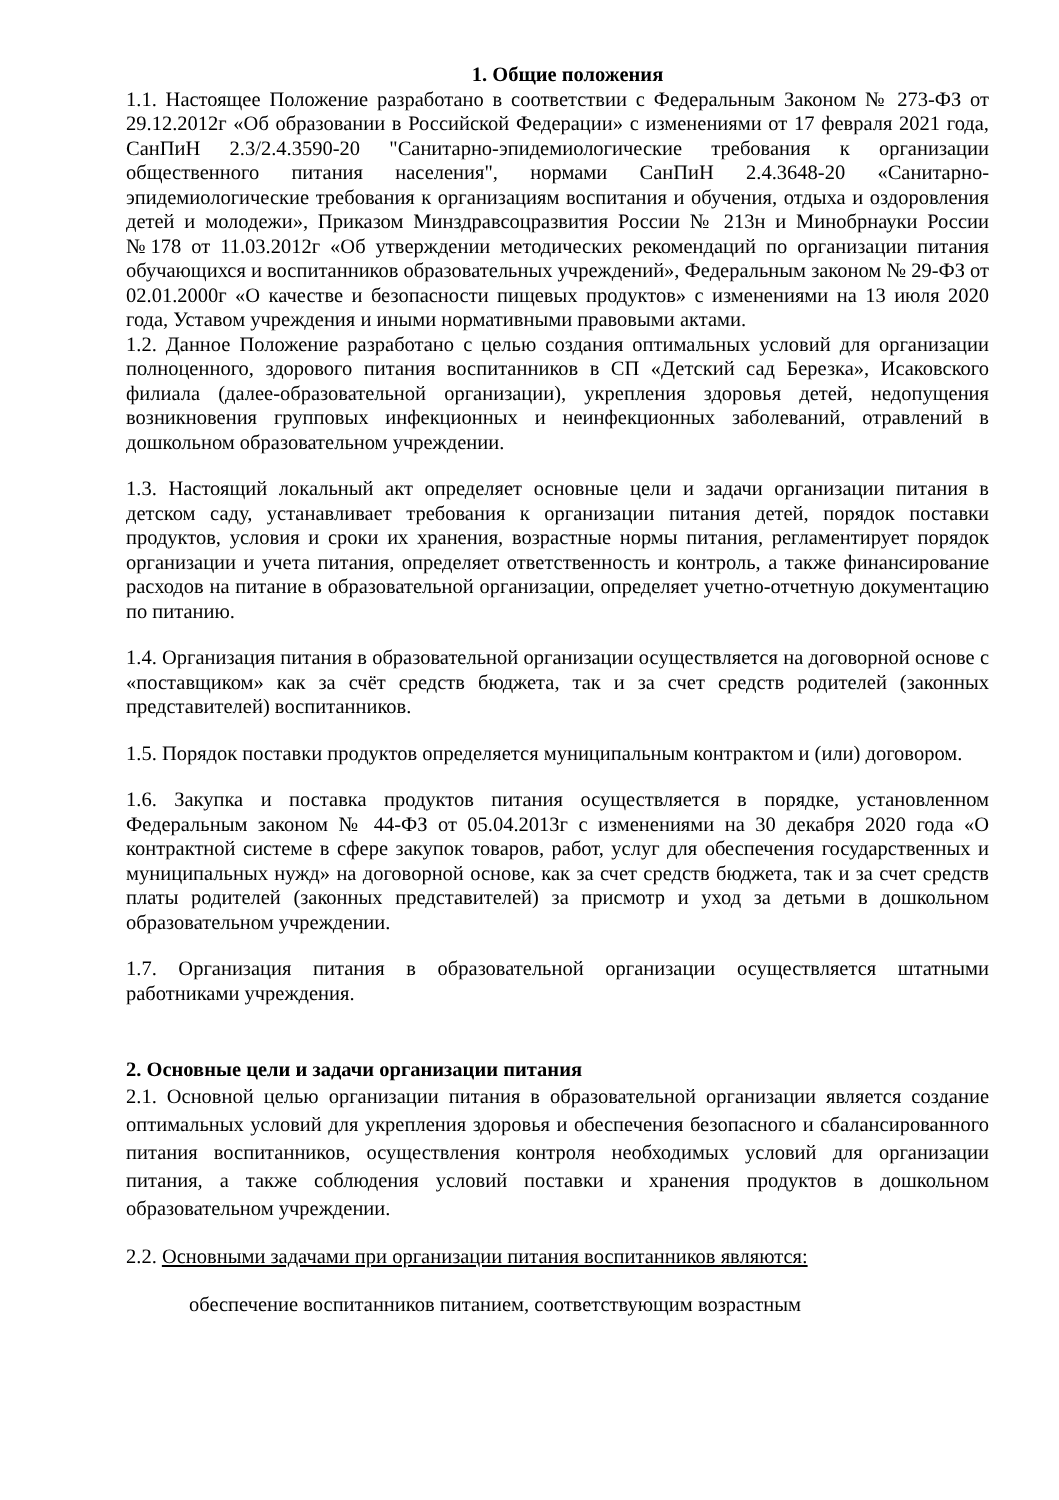1. Общие положения
1.1. Настоящее Положение разработано в соответствии с Федеральным Законом № 273-ФЗ от 29.12.2012г «Об образовании в Российской Федерации» с изменениями от 17 февраля 2021 года, СанПиН 2.3/2.4.3590-20 "Санитарно-эпидемиологические требования к организации общественного питания населения", нормами СанПиН 2.4.3648-20 «Санитарно-эпидемиологические требования к организациям воспитания и обучения, отдыха и оздоровления детей и молодежи», Приказом Минздравсоцразвития России № 213н и Минобрнауки России №178 от 11.03.2012г «Об утверждении методических рекомендаций по организации питания обучающихся и воспитанников образовательных учреждений», Федеральным законом № 29-ФЗ от 02.01.2000г «О качестве и безопасности пищевых продуктов» с изменениями на 13 июля 2020 года, Уставом учреждения и иными нормативными правовыми актами.
1.2. Данное Положение разработано с целью создания оптимальных условий для организации полноценного, здорового питания воспитанников в СП «Детский сад Березка», Исаковского филиала (далее-образовательной организации), укрепления здоровья детей, недопущения возникновения групповых инфекционных и неинфекционных заболеваний, отравлений в дошкольном образовательном учреждении.
1.3. Настоящий локальный акт определяет основные цели и задачи организации питания в детском саду, устанавливает требования к организации питания детей, порядок поставки продуктов, условия и сроки их хранения, возрастные нормы питания, регламентирует порядок организации и учета питания, определяет ответственность и контроль, а также финансирование расходов на питание в образовательной организации, определяет учетно-отчетную документацию по питанию.
1.4. Организация питания в образовательной организации осуществляется на договорной основе с «поставщиком» как за счёт средств бюджета, так и за счет средств родителей (законных представителей) воспитанников.
1.5. Порядок поставки продуктов определяется муниципальным контрактом и (или) договором.
1.6. Закупка и поставка продуктов питания осуществляется в порядке, установленном Федеральным законом № 44-ФЗ от 05.04.2013г с изменениями на 30 декабря 2020 года «О контрактной системе в сфере закупок товаров, работ, услуг для обеспечения государственных и муниципальных нужд» на договорной основе, как за счет средств бюджета, так и за счет средств платы родителей (законных представителей) за присмотр и уход за детьми в дошкольном образовательном учреждении.
1.7. Организация питания в образовательной организации осуществляется штатными работниками учреждения.
2. Основные цели и задачи организации питания
2.1. Основной целью организации питания в образовательной организации является создание оптимальных условий для укрепления здоровья и обеспечения безопасного и сбалансированного питания воспитанников, осуществления контроля необходимых условий для организации питания, а также соблюдения условий поставки и хранения продуктов в дошкольном образовательном учреждении.
2.2. Основными задачами при организации питания воспитанников являются:
обеспечение воспитанников питанием, соответствующим возрастным